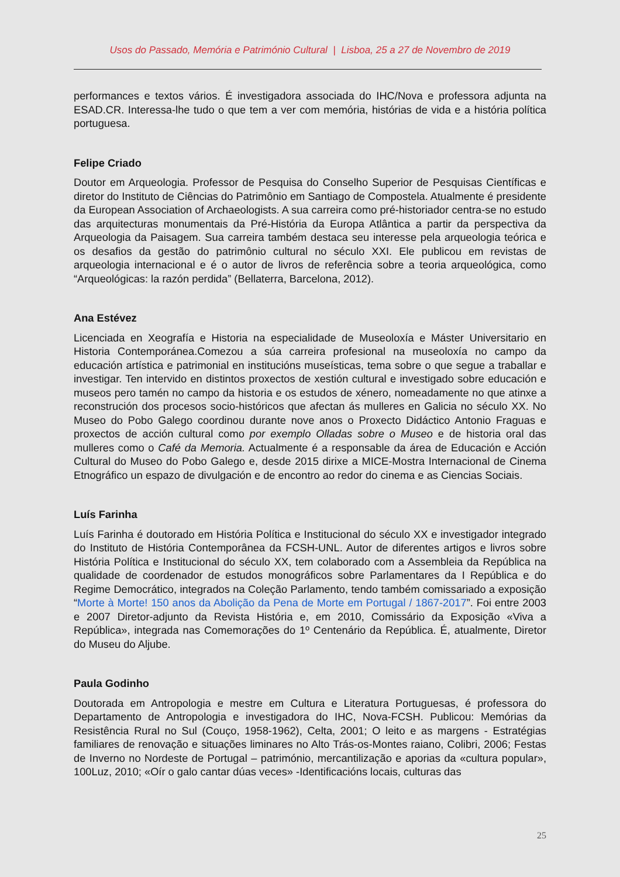Usos do Passado, Memória e Património Cultural | Lisboa, 25 a 27 de Novembro de 2019
performances e textos vários. É investigadora associada do IHC/Nova e professora adjunta na ESAD.CR. Interessa-lhe tudo o que tem a ver com memória, histórias de vida e a história política portuguesa.
Felipe Criado
Doutor em Arqueologia. Professor de Pesquisa do Conselho Superior de Pesquisas Científicas e diretor do Instituto de Ciências do Patrimônio em Santiago de Compostela. Atualmente é presidente da European Association of Archaeologists. A sua carreira como pré-historiador centra-se no estudo das arquitecturas monumentais da Pré-História da Europa Atlântica a partir da perspectiva da Arqueologia da Paisagem. Sua carreira também destaca seu interesse pela arqueologia teórica e os desafios da gestão do patrimônio cultural no século XXI. Ele publicou em revistas de arqueologia internacional e é o autor de livros de referência sobre a teoria arqueológica, como “Arqueológicas: la razón perdida” (Bellaterra, Barcelona, 2012).
Ana Estévez
Licenciada en Xeografía e Historia na especialidade de Museoloxía e Máster Universitario en Historia Contemporánea.Comezou a súa carreira profesional na museoloxía no campo da educación artística e patrimonial en institucións museísticas, tema sobre o que segue a traballar e investigar. Ten intervido en distintos proxectos de xestión cultural e investigado sobre educación e museos pero tamén no campo da historia e os estudos de xénero, nomeadamente no que atinxe a reconstrución dos procesos socio-históricos que afectan ás mulleres en Galicia no século XX. No Museo do Pobo Galego coordinou durante nove anos o Proxecto Didáctico Antonio Fraguas e proxectos de acción cultural como por exemplo Olladas sobre o Museo e de historia oral das mulleres como o Café da Memoria. Actualmente é a responsable da área de Educación e Acción Cultural do Museo do Pobo Galego e, desde 2015 dirixe a MICE-Mostra Internacional de Cinema Etnográfico un espazo de divulgación e de encontro ao redor do cinema e as Ciencias Sociais.
Luís Farinha
Luís Farinha é doutorado em História Política e Institucional do século XX e investigador integrado do Instituto de História Contemporânea da FCSH-UNL. Autor de diferentes artigos e livros sobre História Política e Institucional do século XX, tem colaborado com a Assembleia da República na qualidade de coordenador de estudos monográficos sobre Parlamentares da I República e do Regime Democrático, integrados na Coleção Parlamento, tendo também comissariado a exposição “Morte à Morte! 150 anos da Abolição da Pena de Morte em Portugal / 1867-2017”. Foi entre 2003 e 2007 Diretor-adjunto da Revista História e, em 2010, Comissário da Exposição «Viva a República», integrada nas Comemorações do 1º Centenário da República. É, atualmente, Diretor do Museu do Aljube.
Paula Godinho
Doutorada em Antropologia e mestre em Cultura e Literatura Portuguesas, é professora do Departamento de Antropologia e investigadora do IHC, Nova-FCSH. Publicou: Memórias da Resistência Rural no Sul (Couço, 1958-1962), Celta, 2001; O leito e as margens - Estratégias familiares de renovação e situações liminares no Alto Trás-os-Montes raiano, Colibri, 2006; Festas de Inverno no Nordeste de Portugal – património, mercantilização e aporias da «cultura popular», 100Luz, 2010; «Oír o galo cantar dúas veces» -Identificacións locais, culturas das
25